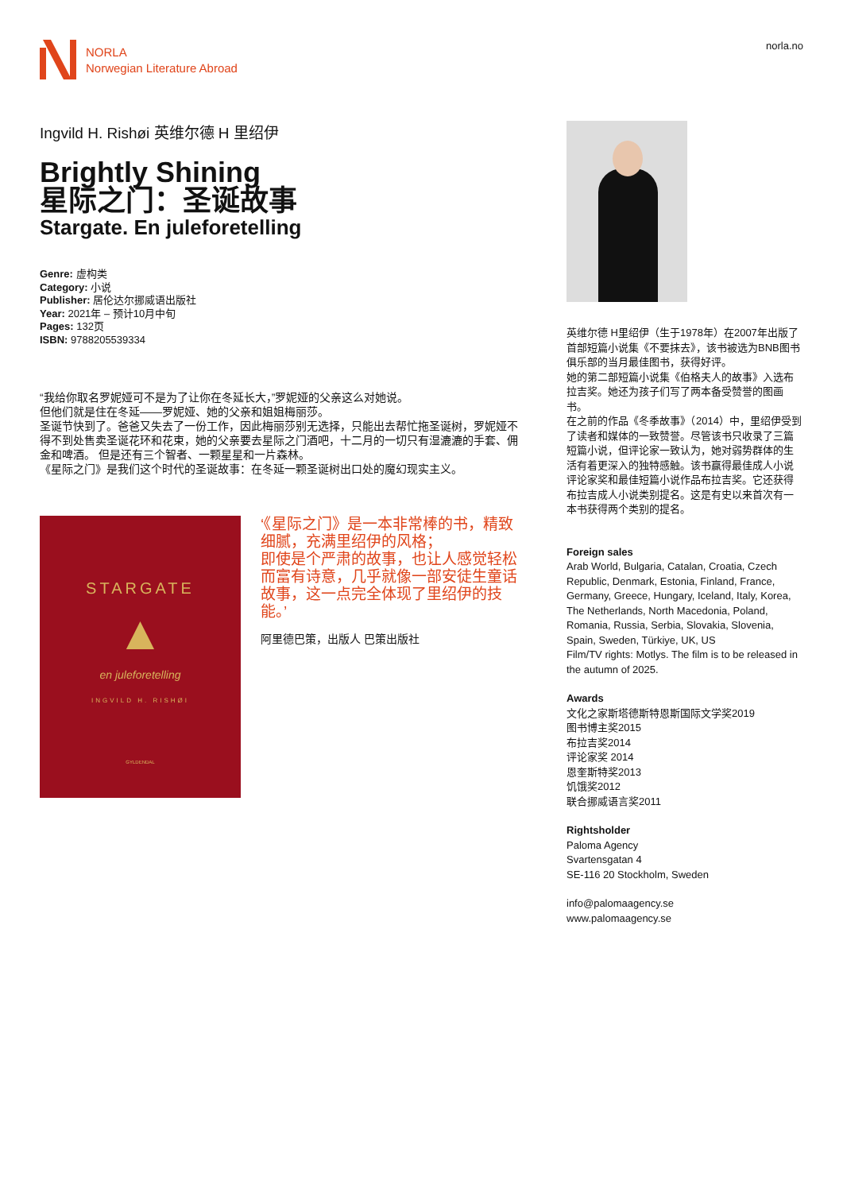NORLA
Norwegian Literature Abroad
norla.no
Ingvild H. Rishøi 英维尔德 H 里绍伊
Brightly Shining
星际之门：圣诞故事
Stargate. En juleforetelling
Genre: 虚构类
Category: 小说
Publisher: 居伦达尔挪威语出版社
Year: 2021年 – 预计10月中旬
Pages: 132页
ISBN: 9788205539334
“我给你取名罗妮娅可不是为了让你在冬延长大，”罗妮娅的父亲这么对她说。
但他们就是住在冬延——罗妮娅、她的父亲和姐姐梅丽莎。
圣诞节快到了。爸爸又失去了一份工作，因此梅丽莎别无选择，只能出去帮忙拖圣诞树，罗妮娅不得不到处售卖圣诞花环和花束，她的父亲要去星际之门酒吧，十二月的一切只有湿漉漉的手套、佣金和啤酒。 但是还有三个智者、一颗星星和一片森林。
《星际之门》是我们这个时代的圣诞故事：在冬延一颗圣诞树出口处的魔幻现实主义。
STARGATE
▲
en juleforetelling
INGVILD H. RISHØI
GYLDENDAL
‘《星际之门》是一本非常棒的书，精致细腻，充满里绍伊的风格；
即使是个严肃的故事，也让人感觉轻松而富有诗意，几乎就像一部安徒生童话故事，这一点完全体现了里绍伊的技能。’
阿里德巴策，出版人 巴策出版社
英维尔德 H里绍伊（生于1978年）在2007年出版了首部短篇小说集《不要抹去》，该书被选为BNB图书俱乐部的当月最佳图书，获得好评。
她的第二部短篇小说集《伯格夫人的故事》入选布拉吉奖。她还为孩子们写了两本备受赞誉的图画书。
在之前的作品《冬季故事》（2014）中，里绍伊受到了读者和媒体的一致赞誉。尽管该书只收录了三篇短篇小说，但评论家一致认为，她对弱势群体的生活有着更深入的独特感触。该书赢得最佳成人小说评论家奖和最佳短篇小说作品布拉吉奖。它还获得布拉吉成人小说类别提名。这是有史以来首次有一本书获得两个类别的提名。
Foreign sales
Arab World, Bulgaria, Catalan, Croatia, Czech Republic, Denmark, Estonia, Finland, France, Germany, Greece, Hungary, Iceland, Italy, Korea, The Netherlands, North Macedonia, Poland, Romania, Russia, Serbia, Slovakia, Slovenia, Spain, Sweden, Türkiye, UK, US
Film/TV rights: Motlys. The film is to be released in the autumn of 2025.
Awards
文化之家斯塔德斯特恩斯国际文学奖2019
图书博主奖2015
布拉吉奖2014
评论家奖 2014
恩奎斯特奖2013
饥饿奖2012
联合挪威语言奖2011
Rightsholder
Paloma Agency
Svartensgatan 4
SE-116 20 Stockholm, Sweden
info@palomaagency.se
www.palomaagency.se